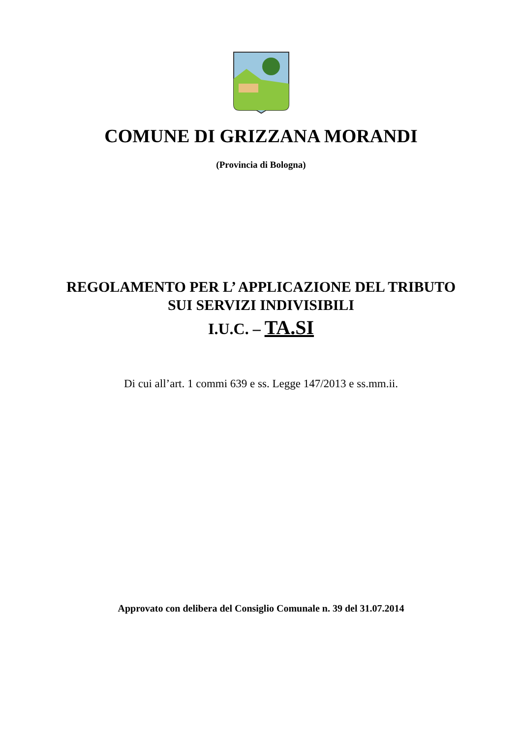COMUNE DI GRIZZANA MORANDI
(Provincia di Bologna)
REGOLAMENTO PER L’ APPLICAZIONE DEL TRIBUTO
SUI SERVIZI INDIVISIBILI
I.U.C. – TA.SI
Di cui all’art. 1 commi 639 e ss. Legge 147/2013 e ss.mm.ii.
Approvato con delibera del Consiglio Comunale n. 39 del 31.07.2014